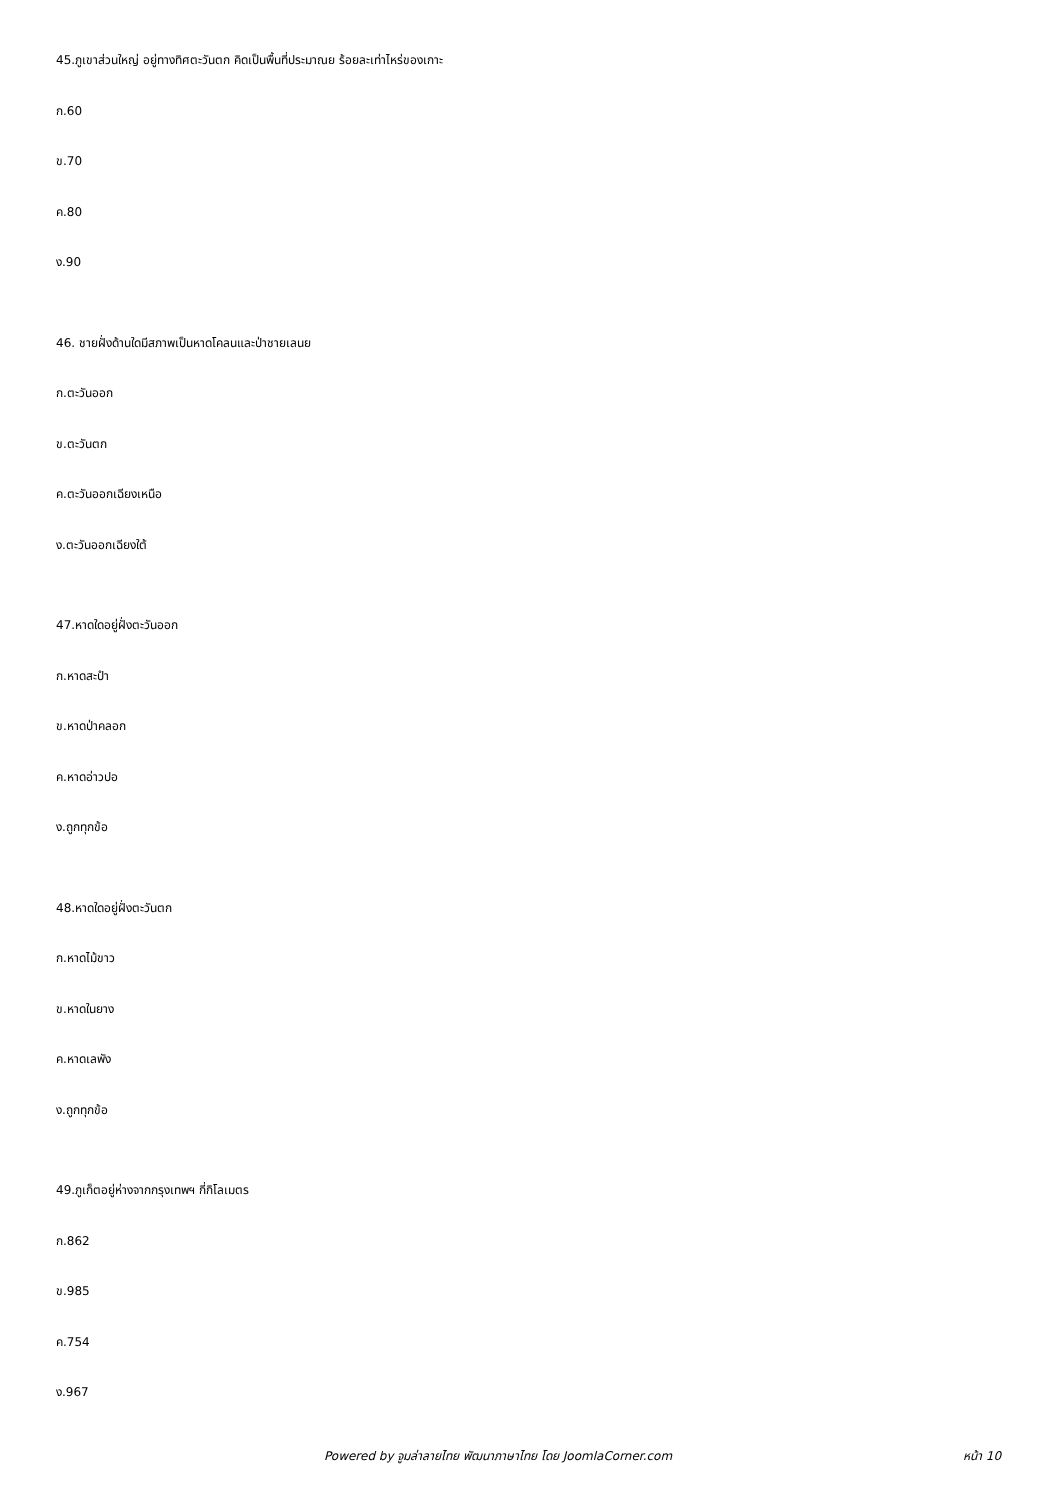45.ภูเขาส่วนใหญ่ อยู่ทางทิศตะวันตก คิดเป็นพื้นที่ประมาณย ร้อยละเท่าไหร่ของเกาะ
ก.60
ข.70
ค.80
ง.90
46. ชายฝั่งด้านใดมีสภาพเป็นหาดโคลนและป่าชายเลนย
ก.ตะวันออก
ข.ตะวันตก
ค.ตะวันออกเฉียงเหนือ
ง.ตะวันออกเฉียงใต้
47.หาดใดอยู่ฝั่งตะวันออก
ก.หาดสะปำ
ข.หาดป่าคลอก
ค.หาดอ่าวปอ
ง.ถูกทุกข้อ
48.หาดใดอยู่ฝั่งตะวันตก
ก.หาดไม้ขาว
ข.หาดในยาง
ค.หาดเลพัง
ง.ถูกทุกข้อ
49.ภูเก็ตอยู่ห่างจากกรุงเทพฯ กี่กิโลเมตร
ก.862
ข.985
ค.754
ง.967
Powered by จูมล่าลายไทย พัฒนาภาษาไทย โดย JoomlaCorner.com หน้า 10